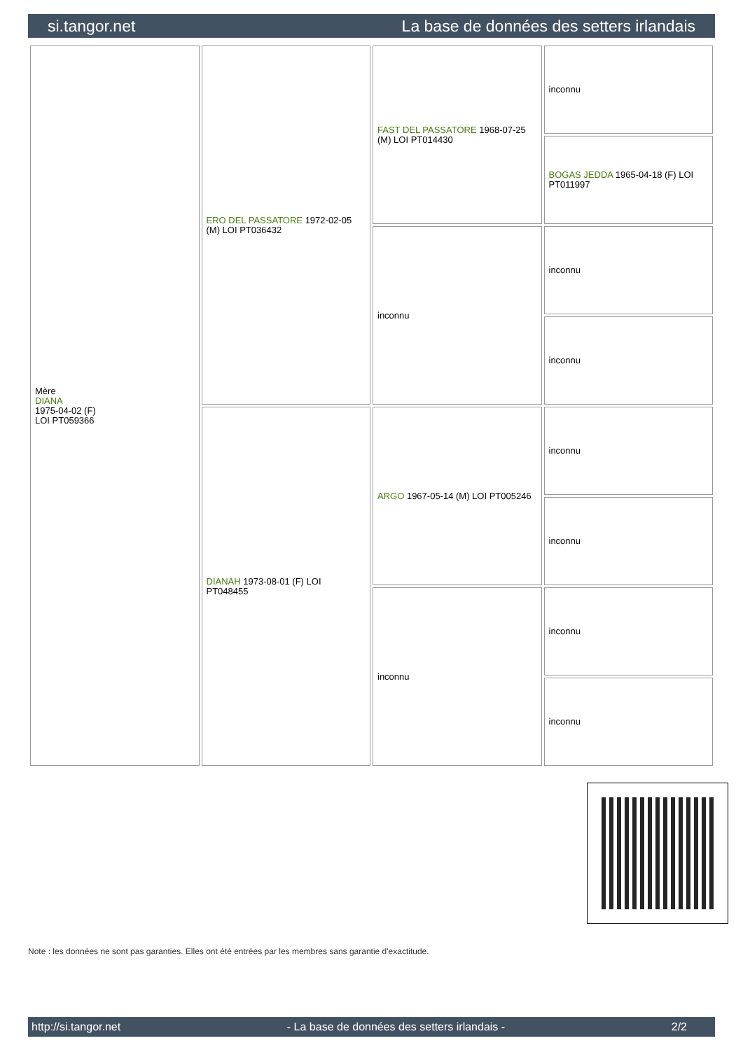si.tangor.net La base de données des setters irlandais
| Mère DIANA 1975-04-02 (F) LOI PT059366 | ERO DEL PASSATORE 1972-02-05 (M) LOI PT036432 | FAST DEL PASSATORE 1968-07-25 (M) LOI PT014430 | inconnu |
| | | | BOGAS JEDDA 1965-04-18 (F) LOI PT011997 |
| | | inconnu | inconnu |
| | | | inconnu |
| | DIANAH 1973-08-01 (F) LOI PT048455 | ARGO 1967-05-14 (M) LOI PT005246 | inconnu |
| | | | inconnu |
| | | inconnu | inconnu |
| | | | inconnu |
Note : les données ne sont pas garanties. Elles ont été entrées par les membres sans garantie d'exactitude.
http://si.tangor.net - La base de données des setters irlandais - 2/2